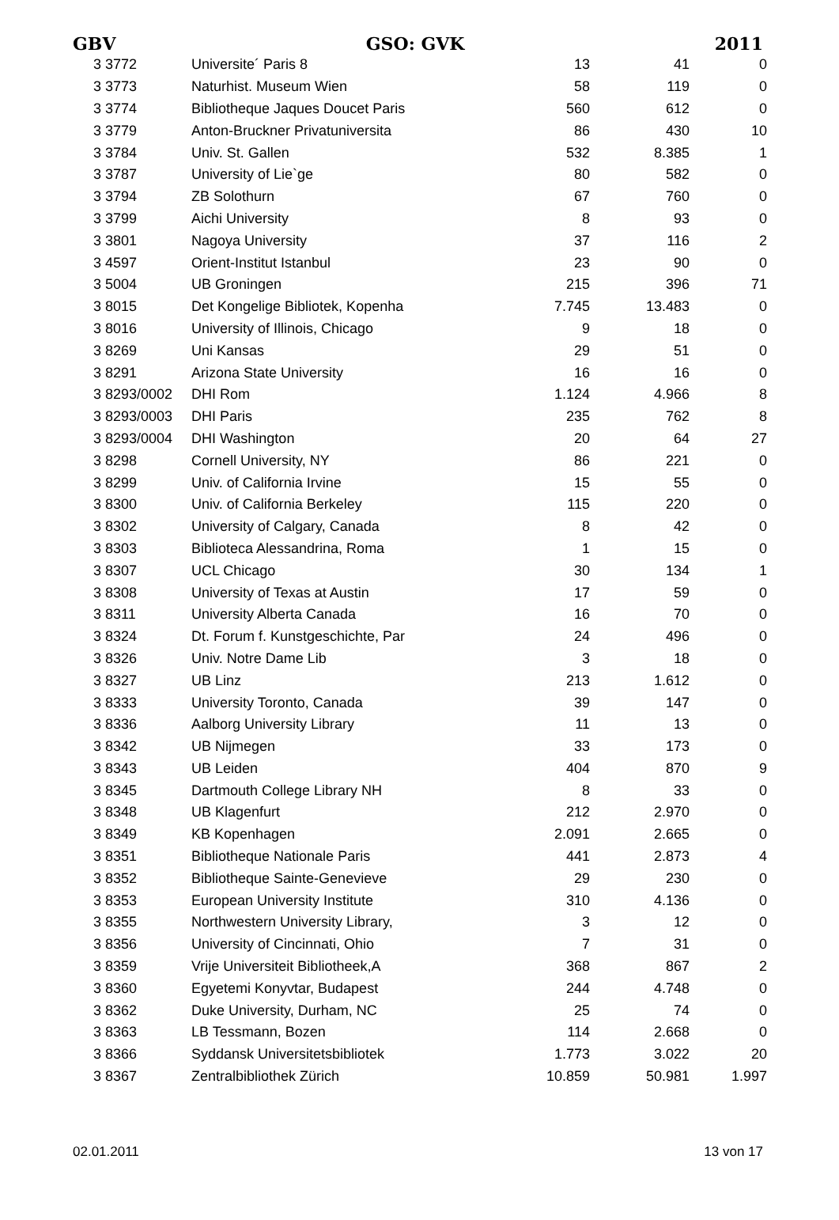GBV GSO: GVK 2011
| 3 3772 | Universite´ Paris 8 | 13 | 41 | 0 |
| 3 3773 | Naturhist. Museum Wien | 58 | 119 | 0 |
| 3 3774 | Bibliotheque Jaques Doucet Paris | 560 | 612 | 0 |
| 3 3779 | Anton-Bruckner Privatuniversita | 86 | 430 | 10 |
| 3 3784 | Univ. St. Gallen | 532 | 8.385 | 1 |
| 3 3787 | University of Lie`ge | 80 | 582 | 0 |
| 3 3794 | ZB Solothurn | 67 | 760 | 0 |
| 3 3799 | Aichi University | 8 | 93 | 0 |
| 3 3801 | Nagoya University | 37 | 116 | 2 |
| 3 4597 | Orient-Institut Istanbul | 23 | 90 | 0 |
| 3 5004 | UB Groningen | 215 | 396 | 71 |
| 3 8015 | Det Kongelige Bibliotek, Kopenha | 7.745 | 13.483 | 0 |
| 3 8016 | University of Illinois, Chicago | 9 | 18 | 0 |
| 3 8269 | Uni Kansas | 29 | 51 | 0 |
| 3 8291 | Arizona State University | 16 | 16 | 0 |
| 3 8293/0002 | DHI Rom | 1.124 | 4.966 | 8 |
| 3 8293/0003 | DHI Paris | 235 | 762 | 8 |
| 3 8293/0004 | DHI Washington | 20 | 64 | 27 |
| 3 8298 | Cornell University, NY | 86 | 221 | 0 |
| 3 8299 | Univ. of California Irvine | 15 | 55 | 0 |
| 3 8300 | Univ. of California Berkeley | 115 | 220 | 0 |
| 3 8302 | University of Calgary, Canada | 8 | 42 | 0 |
| 3 8303 | Biblioteca Alessandrina, Roma | 1 | 15 | 0 |
| 3 8307 | UCL Chicago | 30 | 134 | 1 |
| 3 8308 | University of Texas at Austin | 17 | 59 | 0 |
| 3 8311 | University Alberta Canada | 16 | 70 | 0 |
| 3 8324 | Dt. Forum f. Kunstgeschichte, Par | 24 | 496 | 0 |
| 3 8326 | Univ. Notre Dame Lib | 3 | 18 | 0 |
| 3 8327 | UB Linz | 213 | 1.612 | 0 |
| 3 8333 | University Toronto, Canada | 39 | 147 | 0 |
| 3 8336 | Aalborg University Library | 11 | 13 | 0 |
| 3 8342 | UB Nijmegen | 33 | 173 | 0 |
| 3 8343 | UB Leiden | 404 | 870 | 9 |
| 3 8345 | Dartmouth College Library NH | 8 | 33 | 0 |
| 3 8348 | UB Klagenfurt | 212 | 2.970 | 0 |
| 3 8349 | KB Kopenhagen | 2.091 | 2.665 | 0 |
| 3 8351 | Bibliotheque Nationale Paris | 441 | 2.873 | 4 |
| 3 8352 | Bibliotheque Sainte-Genevieve | 29 | 230 | 0 |
| 3 8353 | European University Institute | 310 | 4.136 | 0 |
| 3 8355 | Northwestern University Library, | 3 | 12 | 0 |
| 3 8356 | University of Cincinnati, Ohio | 7 | 31 | 0 |
| 3 8359 | Vrije Universiteit Bibliotheek,A | 368 | 867 | 2 |
| 3 8360 | Egyetemi Konyvtar, Budapest | 244 | 4.748 | 0 |
| 3 8362 | Duke University, Durham, NC | 25 | 74 | 0 |
| 3 8363 | LB Tessmann, Bozen | 114 | 2.668 | 0 |
| 3 8366 | Syddansk Universitetsbibliotek | 1.773 | 3.022 | 20 |
| 3 8367 | Zentralbibliothek Zürich | 10.859 | 50.981 | 1.997 |
02.01.2011 13 von 17